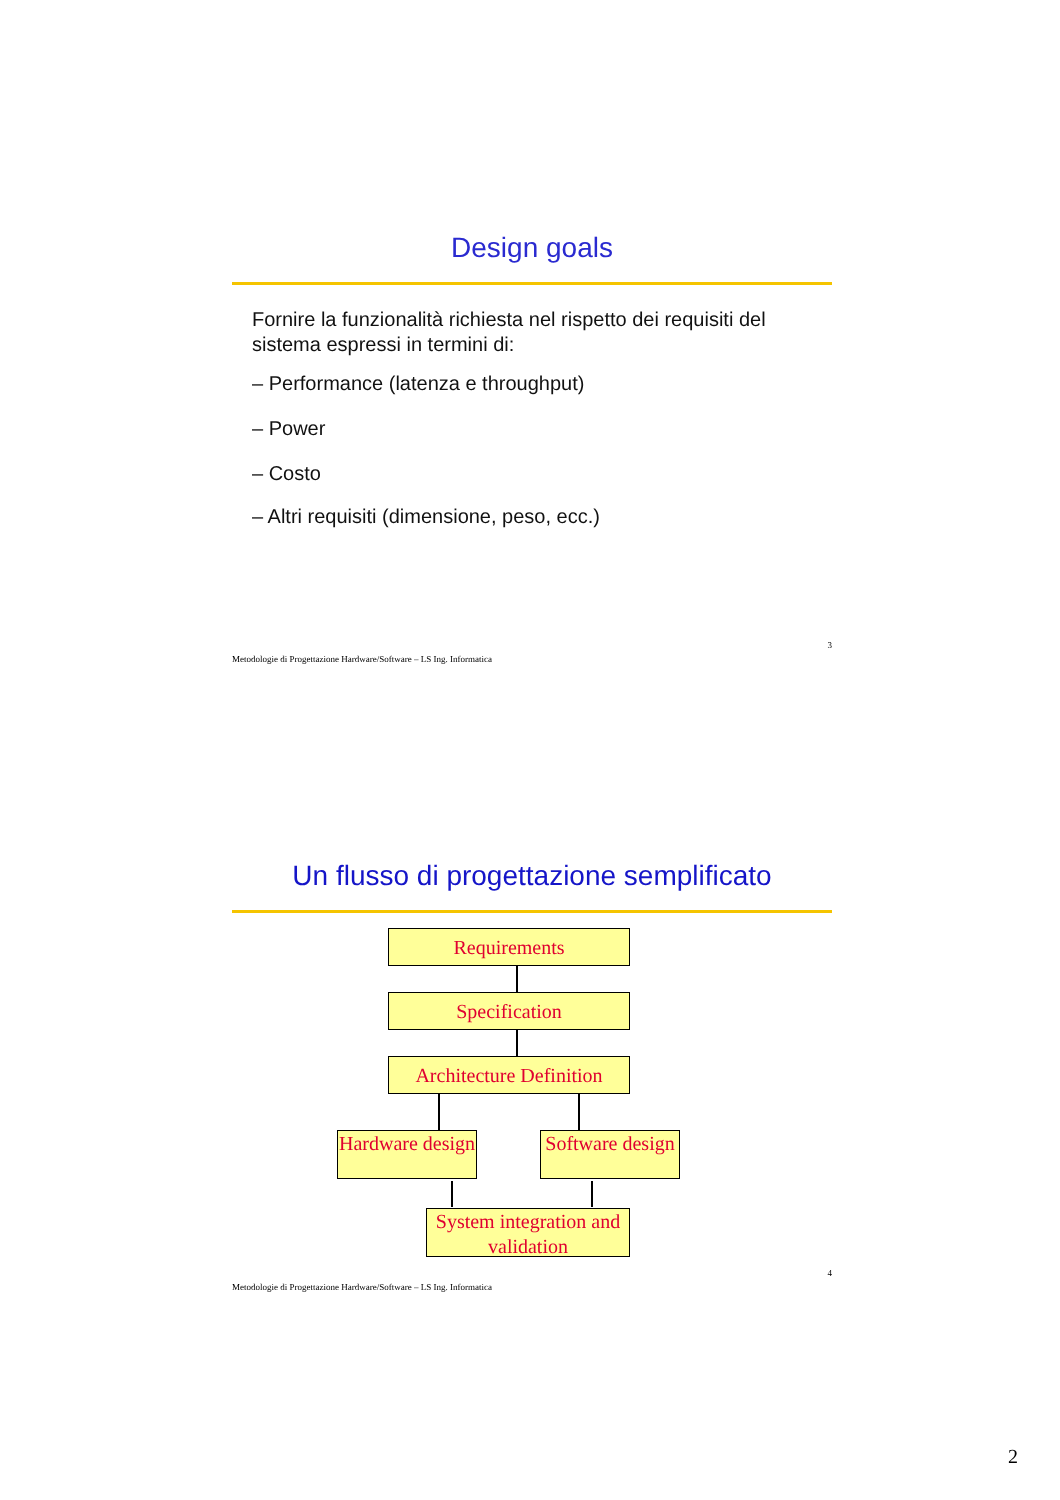Design goals
Fornire la funzionalità richiesta nel rispetto dei requisiti del sistema espressi in termini di:
– Performance (latenza e throughput)
– Power
– Costo
– Altri requisiti (dimensione, peso, ecc.)
Metodologie di Progettazione Hardware/Software – LS Ing. Informatica 3
Un flusso di progettazione semplificato
Requirements
Specification
Architecture Definition
Hardware design
Software design
System integration and validation
Metodologie di Progettazione Hardware/Software – LS Ing. Informatica 4
2